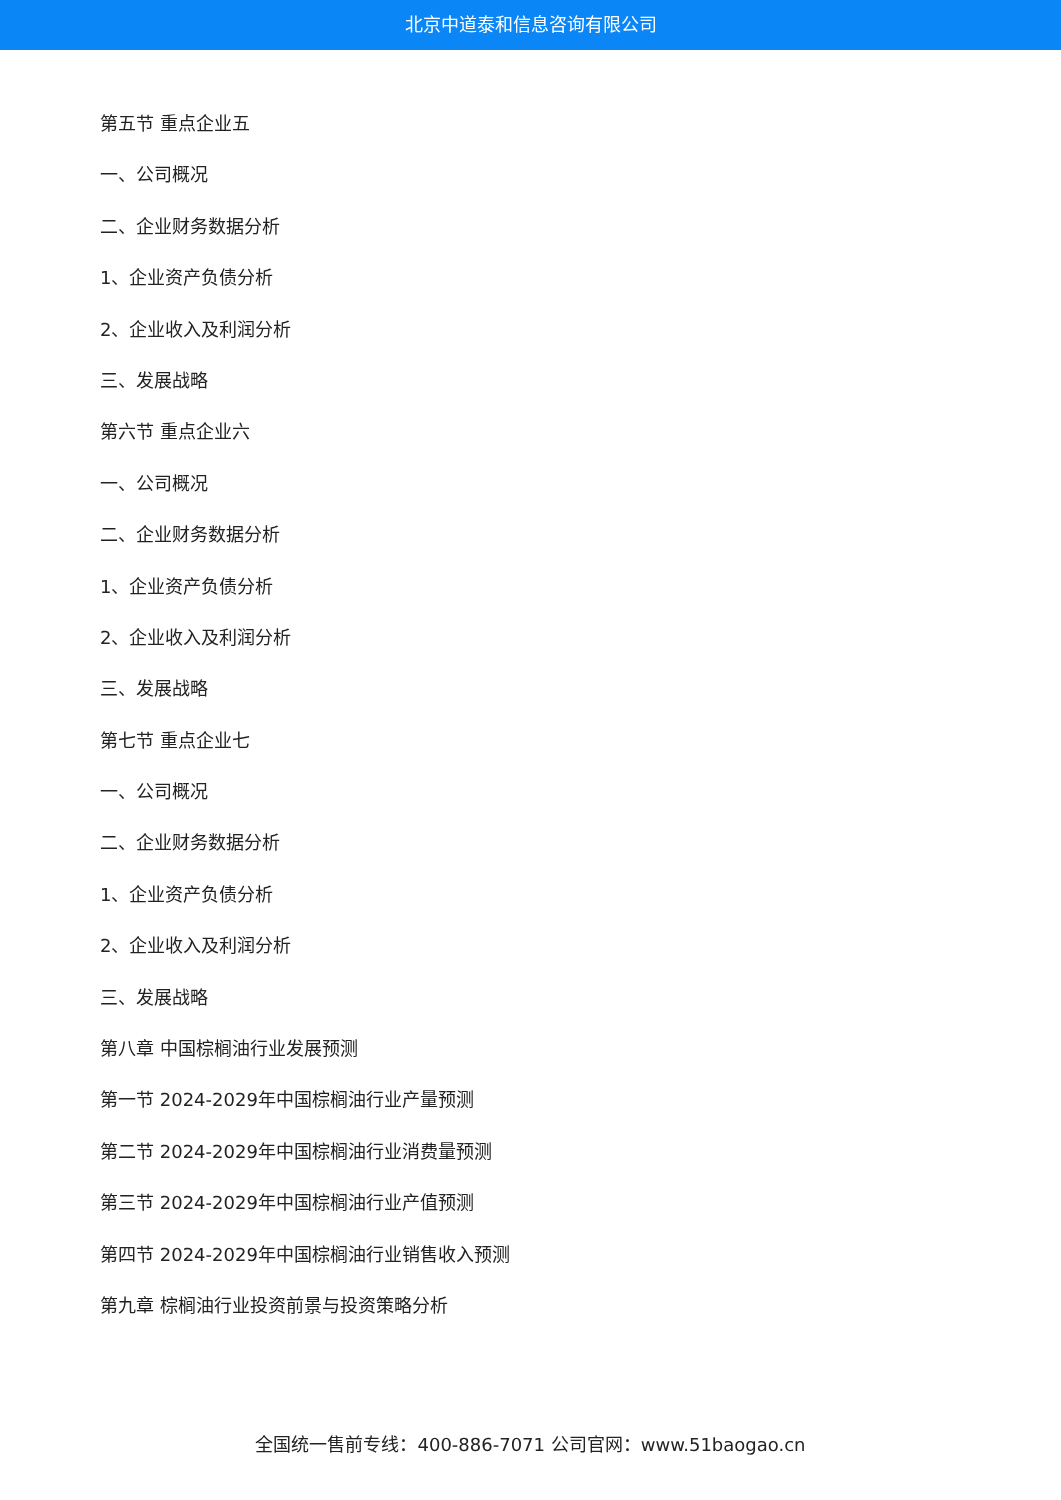北京中道泰和信息咨询有限公司
第五节 重点企业五
一、公司概况
二、企业财务数据分析
1、企业资产负债分析
2、企业收入及利润分析
三、发展战略
第六节 重点企业六
一、公司概况
二、企业财务数据分析
1、企业资产负债分析
2、企业收入及利润分析
三、发展战略
第七节 重点企业七
一、公司概况
二、企业财务数据分析
1、企业资产负债分析
2、企业收入及利润分析
三、发展战略
第八章 中国棕榈油行业发展预测
第一节 2024-2029年中国棕榈油行业产量预测
第二节 2024-2029年中国棕榈油行业消费量预测
第三节 2024-2029年中国棕榈油行业产值预测
第四节 2024-2029年中国棕榈油行业销售收入预测
第九章 棕榈油行业投资前景与投资策略分析
全国统一售前专线：400-886-7071 公司官网：www.51baogao.cn